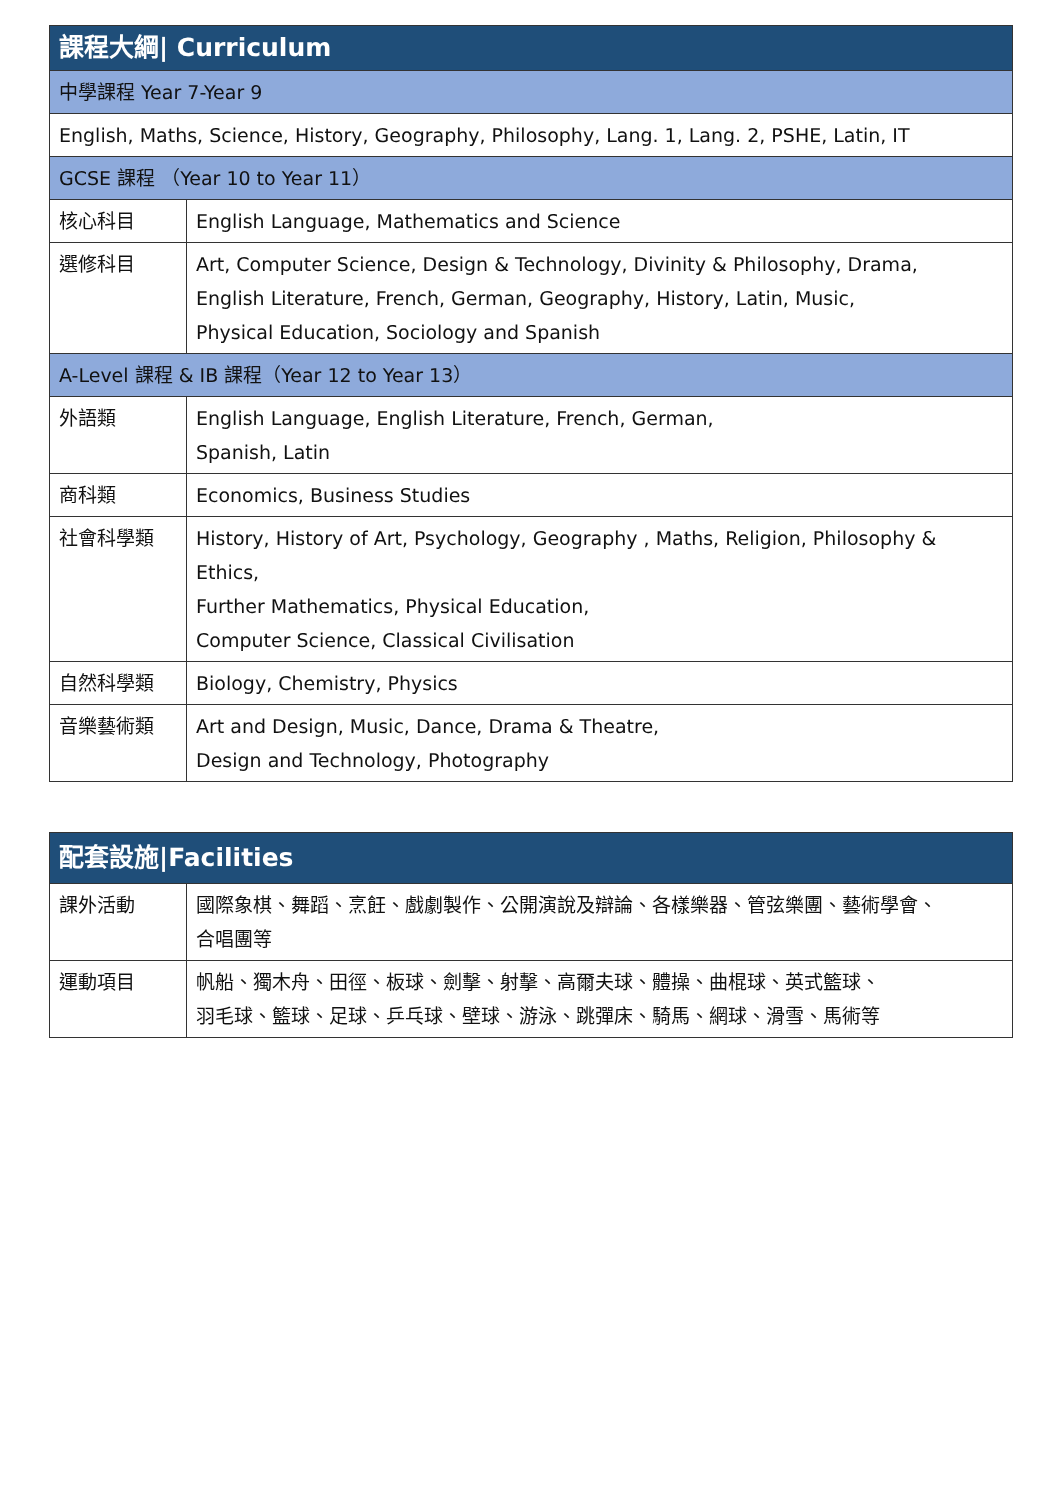| 課程大綱/ Curriculum | |
| --- | --- |
| 中學課程 Year 7-Year 9 | |
| English, Maths, Science, History, Geography, Philosophy, Lang. 1, Lang. 2, PSHE, Latin, IT | |
| GCSE 課程 （Year 10 to Year 11） | |
| 核心科目 | English Language, Mathematics and Science |
| 選修科目 | Art, Computer Science, Design & Technology, Divinity & Philosophy, Drama, English Literature, French, German, Geography, History, Latin, Music, Physical Education, Sociology and Spanish |
| A-Level 課程 & IB 課程（Year 12 to Year 13） | |
| 外語類 | English Language, English Literature, French, German, Spanish, Latin |
| 商科類 | Economics, Business Studies |
| 社會科學類 | History, History of Art, Psychology, Geography , Maths, Religion, Philosophy & Ethics, Further Mathematics, Physical Education, Computer Science, Classical Civilisation |
| 自然科學類 | Biology, Chemistry, Physics |
| 音樂藝術類 | Art and Design, Music, Dance, Drama & Theatre, Design and Technology, Photography |
| 配套設施/Facilities | |
| --- | --- |
| 課外活動 | 國際象棋、舞蹈、烹飪、戲劇製作、公開演說及辯論、各樣樂器、管弦樂團、藝術學會、 合唱團等 |
| 運動項目 | 帆船、獨木舟、田徑、板球、劍擊、射擊、高爾夫球、體操、曲棍球、英式籃球、 羽毛球、籃球、足球、乒乓球、壁球、游泳、跳彈床、騎馬、網球、滑雪、馬術等 |